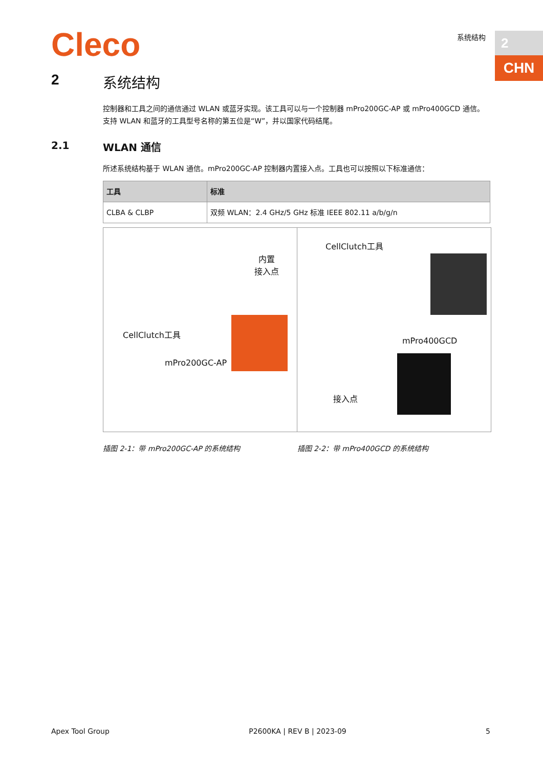Cleco 系统结构 2
CHN
2 系统结构
控制器和工具之间的通信通过 WLAN 或蓝牙实现。该工具可以与一个控制器 mPro200GC-AP 或 mPro400GCD 通信。
支持 WLAN 和蓝牙的工具型号名称的第五位是“W”，并以国家代码结尾。
2.1 WLAN 通信
所述系统结构基于 WLAN 通信。mPro200GC-AP 控制器内置接入点。工具也可以按照以下标准通信：
| 工具 | 标准 |
| --- | --- |
| CLBA & CLBP | 双频 WLAN：2.4 GHz/5 GHz 标准 IEEE 802.11 a/b/g/n |
内置
接入点
CellClutch工具
mPro200GC-AP
CellClutch工具
mPro400GCD
接入点
插图 2-1：带 mPro200GC-AP 的系统结构 插图 2-2：带 mPro400GCD 的系统结构
Apex Tool Group P2600KA | REV B | 2023-09 5